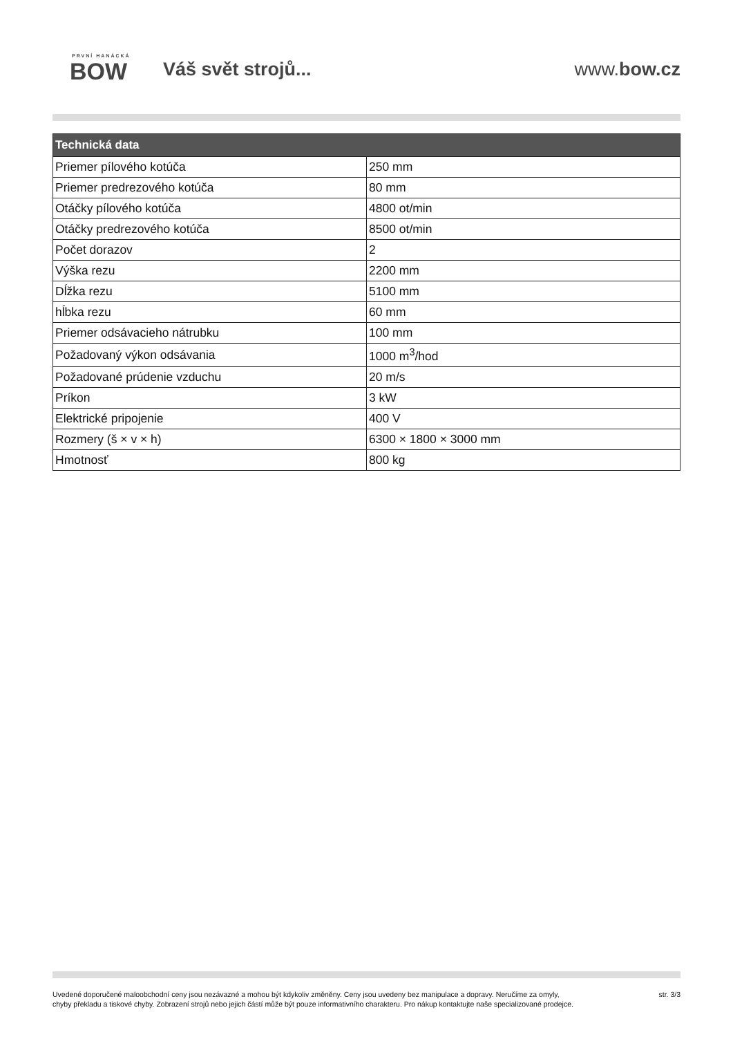PRVNÍ HANÁCKÁ
BOW
Váš svět strojů... www.bow.cz
| Technická data | |
| --- | --- |
| Priemer pílového kotúča | 250 mm |
| Priemer predrezového kotúča | 80 mm |
| Otáčky pílového kotúča | 4800 ot/min |
| Otáčky predrezového kotúča | 8500 ot/min |
| Počet dorazov | 2 |
| Výška rezu | 2200 mm |
| Dĺžka rezu | 5100 mm |
| hĺbka rezu | 60 mm |
| Priemer odsávacieho nátrubku | 100 mm |
| Požadovaný výkon odsávania | 1000 m<sup>3</sup>/hod |
| Požadované prúdenie vzduchu | 20 m/s |
| Príkon | 3 kW |
| Elektrické pripojenie | 400 V |
| Rozmery (š × v × h) | 6300 × 1800 × 3000 mm |
| Hmotnosť | 800 kg |
Uvedené doporučené maloobchodní ceny jsou nezávazné a mohou být kdykoliv změněny. Ceny jsou uvedeny bez manipulace a dopravy. Neručíme za omyly,
chyby překladu a tiskové chyby. Zobrazení strojů nebo jejich částí může být pouze informativního charakteru. Pro nákup kontaktujte naše specializované prodejce.
str. 3/3